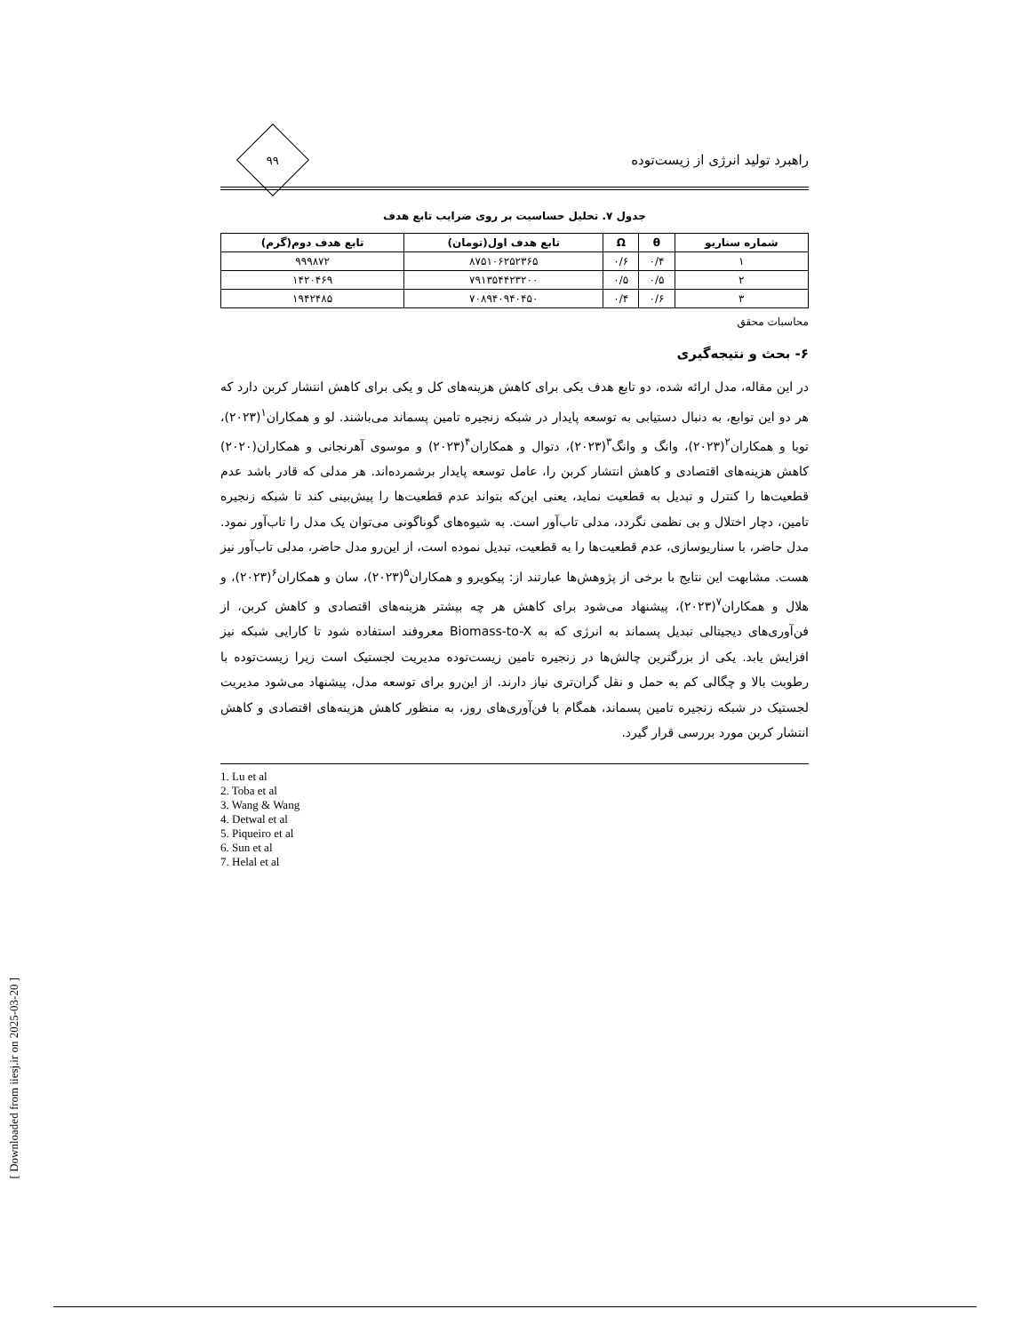[ Downloaded from iiesj.ir on 2025-03-20 ]
راهبرد تولید انرژی از زیست‌توده
۹۹
جدول ۷. تحلیل حساسیت بر روی ضرایب تابع هدف
| شماره سناریو | θ | Ω | تابع هدف اول(تومان) | تابع هدف دوم(گرم) |
| --- | --- | --- | --- | --- |
| ۱ | ۰/۴ | ۰/۶ | ۸۷۵۱۰۶۲۵۲۳۶۵ | ۹۹۹۸۷۲ |
| ۲ | ۰/۵ | ۰/۵ | ۷۹۱۳۵۴۴۲۳۲۰۰ | ۱۴۲۰۴۶۹ |
| ۳ | ۰/۶ | ۰/۴ | ۷۰۸۹۴۰۹۴۰۴۵۰ | ۱۹۴۲۴۸۵ |
محاسبات محقق
۶- بحث و نتیجه‌گیری
در این مقاله، مدل ارائه شده، دو تابع هدف یکی برای کاهش هزینه‌های کل و یکی برای کاهش انتشار کربن دارد که هر دو این توابع، به دنبال دستیابی به توسعه پایدار در شبکه زنجیره تامین پسماند می‌باشند. لو و همکاران<sup>۱</sup>(۲۰۲۳)، توبا و همکاران<sup>۲</sup>(۲۰۲۳)، وانگ و وانگ<sup>۳</sup>(۲۰۲۳)، دتوال و همکاران<sup>۴</sup>(۲۰۲۳) و موسوی آهرنجانی و همکاران(۲۰۲۰) کاهش هزینه‌های اقتصادی و کاهش انتشار کربن را، عامل توسعه پایدار برشمرده‌اند. هر مدلی که قادر باشد عدم قطعیت‌ها را کنترل و تبدیل به قطعیت نماید، یعنی این‌که بتواند عدم قطعیت‌ها را پیش‌بینی کند تا شبکه زنجیره تامین، دچار اختلال و بی نظمی نگردد، مدلی تاب‌آور است. به شیوه‌های گوناگونی می‌توان یک مدل را تاب‌آور نمود. مدل حاضر، با سناریوسازی، عدم قطعیت‌ها را به قطعیت، تبدیل نموده است، از این‌رو مدل حاضر، مدلی تاب‌آور نیز هست. مشابهت این نتایج با برخی از پژوهش‌ها عبارتند از: پیکویرو و همکاران<sup>۵</sup>(۲۰۲۳)، سان و همکاران<sup>۶</sup>(۲۰۲۳)، و هلال و همکاران<sup>۷</sup>(۲۰۲۳)، پیشنهاد می‌شود برای کاهش هر چه بیشتر هزینه‌های اقتصادی و کاهش کربن، از فن‌آوری‌های دیجیتالی تبدیل پسماند به انرژی که به Biomass-to-X معروفند استفاده شود تا کارایی شبکه نیز افزایش یابد. یکی از بزرگترین چالش‌ها در زنجیره تامین زیست‌توده مدیریت لجستیک است زیرا زیست‌توده با رطوبت بالا و چگالی کم به حمل و نقل گران‌تری نیاز دارند. از این‌رو برای توسعه مدل، پیشنهاد می‌شود مدیریت لجستیک در شبکه زنجیره تامین پسماند، همگام با فن‌آوری‌های روز، به منظور کاهش هزینه‌های اقتصادی و کاهش انتشار کربن مورد بررسی قرار گیرد.
1. Lu et al
2. Toba et al
3. Wang & Wang
4. Detwal et al
5. Piqueiro et al
6. Sun et al
7. Helal et al